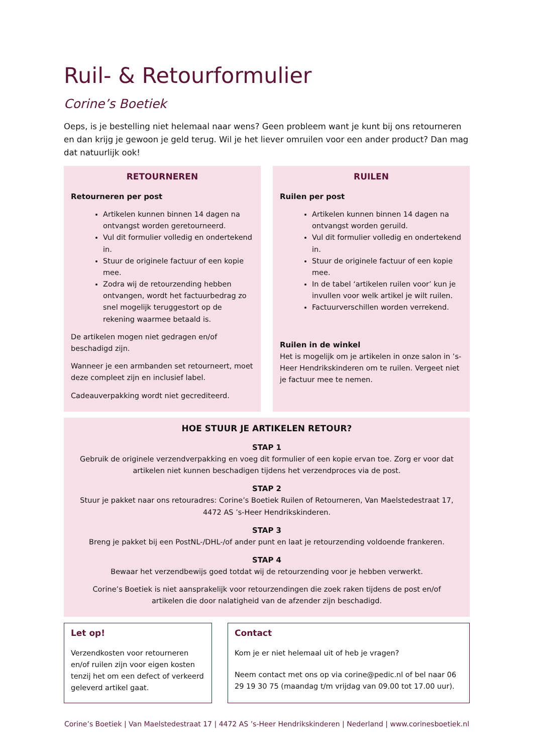Ruil- & Retourformulier
Corine’s Boetiek
Oeps, is je bestelling niet helemaal naar wens? Geen probleem want je kunt bij ons retourneren en dan krijg je gewoon je geld terug. Wil je het liever omruilen voor een ander product? Dan mag dat natuurlijk ook!
RETOURNEREN
Retourneren per post
Artikelen kunnen binnen 14 dagen na ontvangst worden geretourneerd.
Vul dit formulier volledig en ondertekend in.
Stuur de originele factuur of een kopie mee.
Zodra wij de retourzending hebben ontvangen, wordt het factuurbedrag zo snel mogelijk teruggestort op de rekening waarmee betaald is.
De artikelen mogen niet gedragen en/of beschadigd zijn.
Wanneer je een armbanden set retourneert, moet deze compleet zijn en inclusief label.
Cadeauverpakking wordt niet gecrediteerd.
RUILEN
Ruilen per post
Artikelen kunnen binnen 14 dagen na ontvangst worden geruild.
Vul dit formulier volledig en ondertekend in.
Stuur de originele factuur of een kopie mee.
In de tabel ‘artikelen ruilen voor’ kun je invullen voor welk artikel je wilt ruilen.
Factuurverschillen worden verrekend.
Ruilen in de winkel
Het is mogelijk om je artikelen in onze salon in ’s-Heer Hendrikskinderen om te ruilen. Vergeet niet je factuur mee te nemen.
HOE STUUR JE ARTIKELEN RETOUR?
STAP 1
Gebruik de originele verzendverpakking en voeg dit formulier of een kopie ervan toe. Zorg er voor dat artikelen niet kunnen beschadigen tijdens het verzendproces via de post.
STAP 2
Stuur je pakket naar ons retouradres: Corine’s Boetiek Ruilen of Retourneren, Van Maelstedestraat 17, 4472 AS ’s-Heer Hendrikskinderen.
STAP 3
Breng je pakket bij een PostNL-/DHL-/of ander punt en laat je retourzending voldoende frankeren.
STAP 4
Bewaar het verzendbewijs goed totdat wij de retourzending voor je hebben verwerkt.
Corine’s Boetiek is niet aansprakelijk voor retourzendingen die zoek raken tijdens de post en/of artikelen die door nalatigheid van de afzender zijn beschadigd.
Let op!
Verzendkosten voor retourneren en/of ruilen zijn voor eigen kosten tenzij het om een defect of verkeerd geleverd artikel gaat.
Contact
Kom je er niet helemaal uit of heb je vragen?
Neem contact met ons op via corine@pedic.nl of bel naar 06 29 19 30 75 (maandag t/m vrijdag van 09.00 tot 17.00 uur).
Corine’s Boetiek | Van Maelstedestraat 17 | 4472 AS ’s-Heer Hendrikskinderen | Nederland | www.corinesboetiek.nl